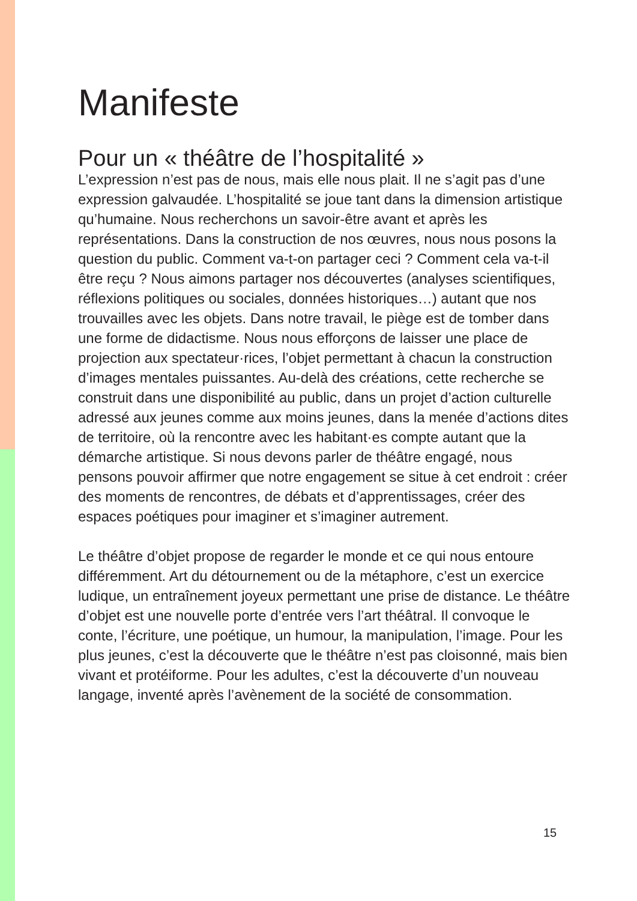Manifeste
Pour un « théâtre de l’hospitalité »
L’expression n’est pas de nous, mais elle nous plait. Il ne s’agit pas d’une expression galvaudée. L’hospitalité se joue tant dans la dimension artistique qu’humaine. Nous recherchons un savoir-être avant et après les représentations. Dans la construction de nos œuvres, nous nous posons la question du public. Comment va-t-on partager ceci ? Comment cela va-t-il être reçu ? Nous aimons partager nos découvertes (analyses scientifiques, réflexions politiques ou sociales, données historiques…) autant que nos trouvailles avec les objets. Dans notre travail, le piège est de tomber dans une forme de didactisme. Nous nous efforçons de laisser une place de projection aux spectateur·rices, l’objet permettant à chacun la construction d’images mentales puissantes. Au-delà des créations, cette recherche se construit dans une disponibilité au public, dans un projet d’action culturelle adressé aux jeunes comme aux moins jeunes, dans la menée d’actions dites de territoire, où la rencontre avec les habitant·es compte autant que la démarche artistique. Si nous devons parler de théâtre engagé, nous pensons pouvoir affirmer que notre engagement se situe à cet endroit : créer des moments de rencontres, de débats et d’apprentissages, créer des espaces poétiques pour imaginer et s’imaginer autrement.
Le théâtre d’objet propose de regarder le monde et ce qui nous entoure différemment. Art du détournement ou de la métaphore, c’est un exercice ludique, un entraînement joyeux permettant une prise de distance. Le théâtre d’objet est une nouvelle porte d’entrée vers l’art théâtral. Il convoque le conte, l’écriture, une poétique, un humour, la manipulation, l’image. Pour les plus jeunes, c’est la découverte que le théâtre n’est pas cloisonné, mais bien vivant et protéiforme. Pour les adultes, c’est la découverte d’un nouveau langage, inventé après l’avènement de la société de consommation.
15